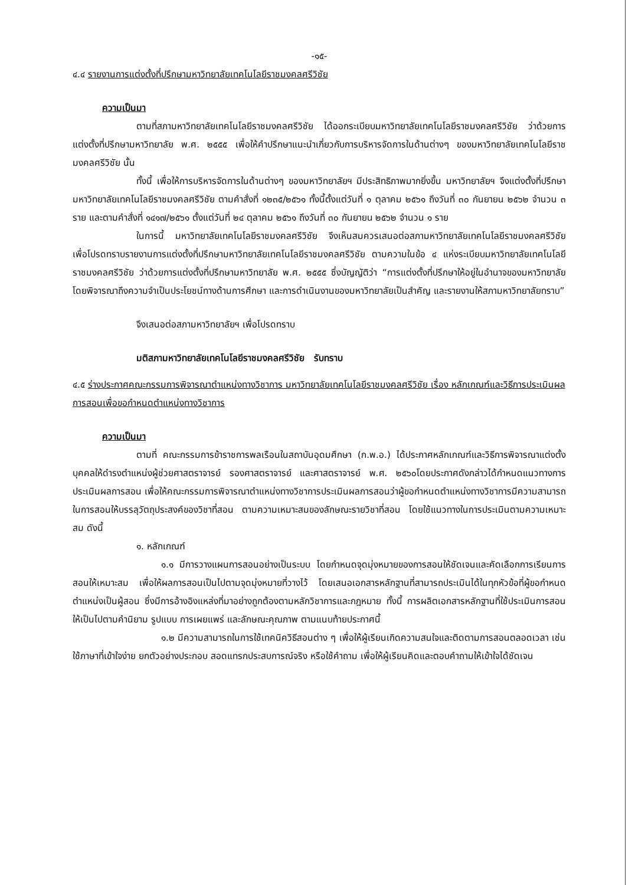-๑๕-
๔.๔ รายงานการแต่งตั้งที่ปรึกษามหาวิทยาลัยเทคโนโลยีราชมงคลศรีวิชัย
ความเป็นมา
ตามที่สภามหาวิทยาลัยเทคโนโลยีราชมงคลศรีวิชัย ได้ออกระเบียบมหาวิทยาลัยเทคโนโลยีราชมงคลศรีวิชัย ว่าด้วยการแต่งตั้งที่ปรึกษามหาวิทยาลัย พ.ศ. ๒๕๕๕ เพื่อให้คำปรึกษาแนะนำเกี่ยวกับการบริหารจัดการในด้านต่างๆ ของมหาวิทยาลัยเทคโนโลยีราชมงคลศรีวิชัย นั้น
ทั้งนี้ เพื่อให้การบริหารจัดการในด้านต่างๆ ของมหาวิทยาลัยฯ มีประสิทธิภาพมากยิ่งขึ้น มหาวิทยาลัยฯ จึงแต่งตั้งที่ปรึกษามหาวิทยาลัยเทคโนโลยีราชมงคลศรีวิชัย ตามคำสั่งที่ ๑๒๓๕/๒๕๖๑ ทั้งนี้ตั้งแต่วันที่ ๑ ตุลาคม ๒๕๖๑ ถึงวันที่ ๓๐ กันยายน ๒๕๖๒ จำนวน ๓ ราย และตามคำสั่งที่ ๑๔๑๗/๒๕๖๑ ตั้งแต่วันที่ ๒๔ ตุลาคม ๒๕๖๑ ถึงวันที่ ๓๐ กันยายน ๒๕๖๒ จำนวน ๑ ราย
ในการนี้ มหาวิทยาลัยเทคโนโลยีราชมงคลศรีวิชัย จึงเห็นสมควรเสนอต่อสภามหาวิทยาลัยเทคโนโลยีราชมงคลศรีวิชัย เพื่อโปรดทราบรายงานการแต่งตั้งที่ปรึกษามหาวิทยาลัยเทคโนโลยีราชมงคลศรีวิชัย ตามความในข้อ ๔ แห่งระเบียบมหาวิทยาลัยเทคโนโลยีราชมงคลศรีวิชัย ว่าด้วยการแต่งตั้งที่ปรึกษามหาวิทยาลัย พ.ศ. ๒๕๕๕ ซึ่งบัญญัติว่า “การแต่งตั้งที่ปรึกษาให้อยู่ในอำนาจของมหาวิทยาลัย โดยพิจารณาถึงความจำเป็นประโยชน์ทางด้านการศึกษา และการดำเนินงานของมหาวิทยาลัยเป็นสำคัญ และรายงานให้สภามหาวิทยาลัยทราบ”
จึงเสนอต่อสภามหาวิทยาลัยฯ เพื่อโปรดทราบ
มติสภามหาวิทยาลัยเทคโนโลยีราชมงคลศรีวิชัย รับทราบ
๔.๕ ร่างประกาศคณะกรรมการพิจารณาตำแหน่งทางวิชาการ มหาวิทยาลัยเทคโนโลยีราชมงคลศรีวิชัย เรื่อง หลักเกณฑ์และวิธีการประเมินผลการสอนเพื่อขอกำหนดตำแหน่งทางวิชาการ
ความเป็นมา
ตามที่ คณะกรรมการข้าราชการพลเรือนในสถาบันอุดมศึกษา (ก.พ.อ.) ได้ประกาศหลักเกณฑ์และวิธีการพิจารณาแต่งตั้งบุคคลให้ดำรงตำแหน่งผู้ช่วยศาสตราจารย์ รองศาสตราจารย์ และศาสตราจารย์ พ.ศ. ๒๕๖๐โดยประกาศดังกล่าวได้กำหนดแนวทางการประเมินผลการสอน เพื่อให้คณะกรรมการพิจารณาตำแหน่งทางวิชาการประเมินผลการสอนว่าผู้ขอกำหนดตำแหน่งทางวิชาการมีความสามารถในการสอนให้บรรลุวัตถุประสงค์ของวิชาที่สอน ตามความเหมาะสมของลักษณะรายวิชาที่สอน โดยใช้แนวทางในการประเมินตามความเหมาะสม ดังนี้
๑. หลักเกณฑ์
๑.๑ มีการวางแผนการสอนอย่างเป็นระบบ โดยกำหนดจุดมุ่งหมายของการสอนให้ชัดเจนและคัดเลือกการเรียนการสอนให้เหมาะสม เพื่อให้ผลการสอนเป็นไปตามจุดมุ่งหมายที่วางไว้ โดยเสนอเอกสารหลักฐานที่สามารถประเมินได้ในทุกหัวข้อที่ผู้ขอกำหนดตำแหน่งเป็นผู้สอน ซึ่งมีการอ้างอิงแหล่งที่มาอย่างถูกต้องตามหลักวิชาการและกฎหมาย ทั้งนี้ การผลิตเอกสารหลักฐานที่ใช้ประเมินการสอนให้เป็นไปตามคำนิยาม รูปแบบ การเผยแพร่ และลักษณะคุณภาพ ตามแนบท้ายประกาศนี้
๑.๒ มีความสามารถในการใช้เทคนิควิธีสอนต่าง ๆ เพื่อให้ผู้เรียนเกิดความสนใจและติดตามการสอนตลอดเวลา เช่น ใช้ภาษาที่เข้าใจง่าย ยกตัวอย่างประกอบ สอดแทรกประสบการณ์จริง หรือใช้คำถาม เพื่อให้ผู้เรียนคิดและตอบคำถามให้เข้าใจได้ชัดเจน